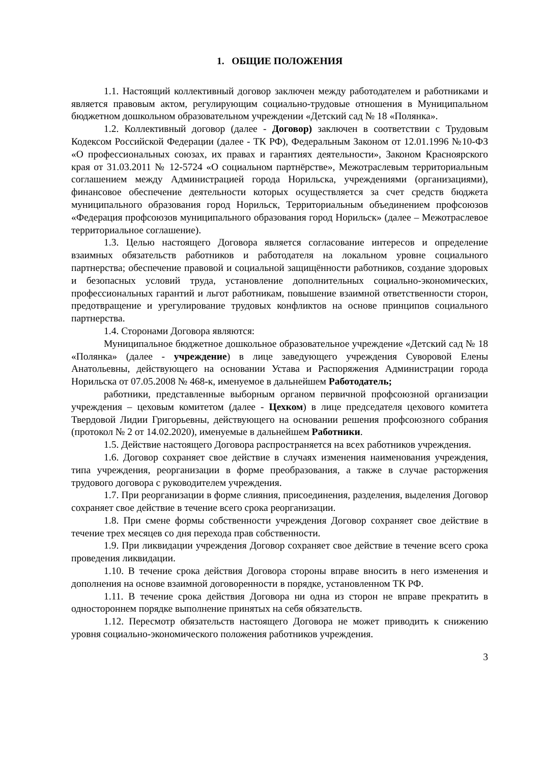1. ОБЩИЕ ПОЛОЖЕНИЯ
1.1. Настоящий коллективный договор заключен между работодателем и работниками и является правовым актом, регулирующим социально-трудовые отношения в Муниципальном бюджетном дошкольном образовательном учреждении «Детский сад № 18 «Полянка».
1.2. Коллективный договор (далее - Договор) заключен в соответствии с Трудовым Кодексом Российской Федерации (далее - ТК РФ), Федеральным Законом от 12.01.1996 №10-ФЗ «О профессиональных союзах, их правах и гарантиях деятельности», Законом Красноярского края от 31.03.2011 № 12-5724 «О социальном партнёрстве», Межотраслевым территориальным соглашением между Администрацией города Норильска, учреждениями (организациями), финансовое обеспечение деятельности которых осуществляется за счет средств бюджета муниципального образования город Норильск, Территориальным объединением профсоюзов «Федерация профсоюзов муниципального образования город Норильск» (далее – Межотраслевое территориальное соглашение).
1.3. Целью настоящего Договора является согласование интересов и определение взаимных обязательств работников и работодателя на локальном уровне социального партнерства; обеспечение правовой и социальной защищённости работников, создание здоровых и безопасных условий труда, установление дополнительных социально-экономических, профессиональных гарантий и льгот работникам, повышение взаимной ответственности сторон, предотвращение и урегулирование трудовых конфликтов на основе принципов социального партнерства.
1.4. Сторонами Договора являются:
Муниципальное бюджетное дошкольное образовательное учреждение «Детский сад № 18 «Полянка» (далее - учреждение) в лице заведующего учреждения Суворовой Елены Анатольевны, действующего на основании Устава и Распоряжения Администрации города Норильска от 07.05.2008 № 468-к, именуемое в дальнейшем Работодатель;
работники, представленные выборным органом первичной профсоюзной организации учреждения – цеховым комитетом (далее - Цехком) в лице председателя цехового комитета Твердовой Лидии Григорьевны, действующего на основании решения профсоюзного собрания (протокол № 2 от 14.02.2020), именуемые в дальнейшем Работники.
1.5. Действие настоящего Договора распространяется на всех работников учреждения.
1.6. Договор сохраняет свое действие в случаях изменения наименования учреждения, типа учреждения, реорганизации в форме преобразования, а также в случае расторжения трудового договора с руководителем учреждения.
1.7. При реорганизации в форме слияния, присоединения, разделения, выделения Договор сохраняет свое действие в течение всего срока реорганизации.
1.8. При смене формы собственности учреждения Договор сохраняет свое действие в течение трех месяцев со дня перехода прав собственности.
1.9. При ликвидации учреждения Договор сохраняет свое действие в течение всего срока проведения ликвидации.
1.10. В течение срока действия Договора стороны вправе вносить в него изменения и дополнения на основе взаимной договоренности в порядке, установленном ТК РФ.
1.11. В течение срока действия Договора ни одна из сторон не вправе прекратить в одностороннем порядке выполнение принятых на себя обязательств.
1.12. Пересмотр обязательств настоящего Договора не может приводить к снижению уровня социально-экономического положения работников учреждения.
3